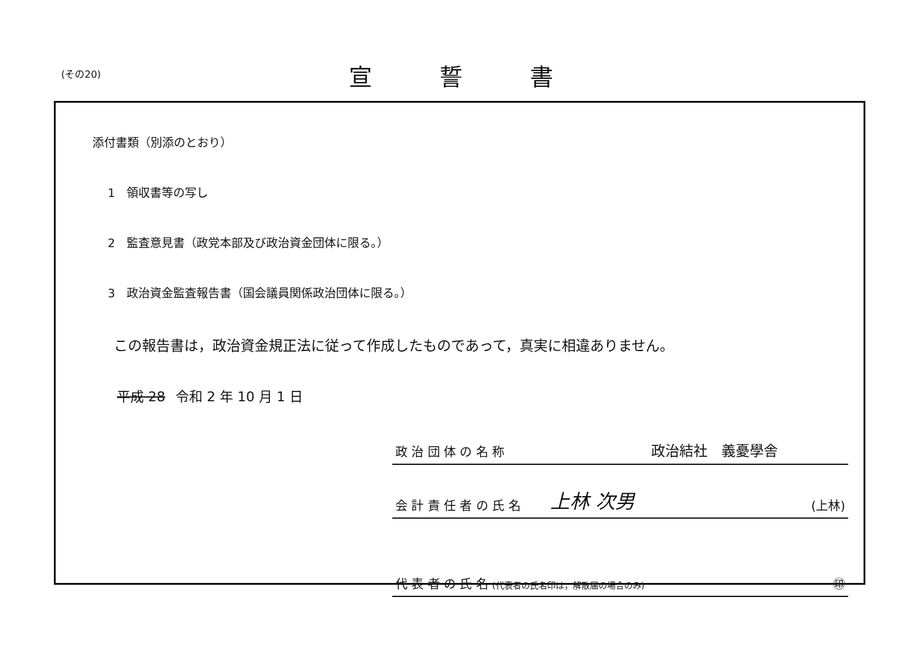(その20) 宣誓書
添付書類（別添のとおり）
1　領収書等の写し
2　監査意見書（政党本部及び政治資金団体に限る。）
3　政治資金監査報告書（国会議員関係政治団体に限る。）
この報告書は，政治資金規正法に従って作成したものであって，真実に相違ありません。
平成 28 令和 2 年 10 月 1 日
政 治 団 体 の 名 称 政治結社　義憂學舎
会 計 責 任 者 の 氏 名 上林 次男 (上林)
代 表 者 の 氏 名 (代表者の氏名印は，解散届の場合のみ) ㊞